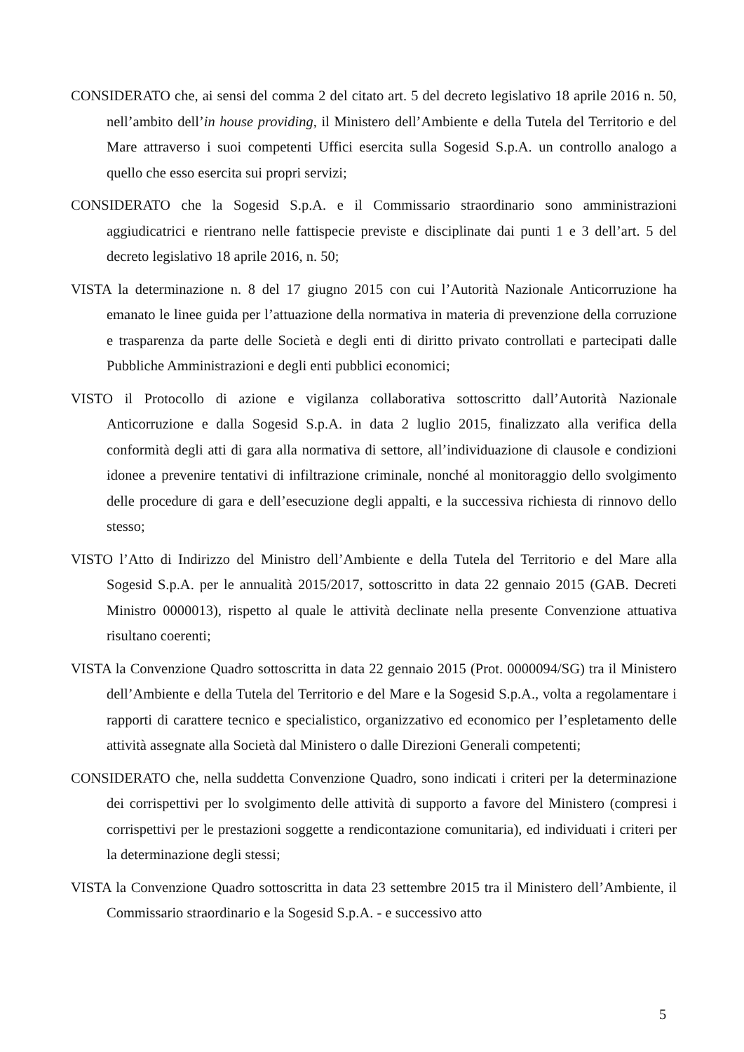CONSIDERATO che, ai sensi del comma 2 del citato art. 5 del decreto legislativo 18 aprile 2016 n. 50, nell’ambito dell’in house providing, il Ministero dell’Ambiente e della Tutela del Territorio e del Mare attraverso i suoi competenti Uffici esercita sulla Sogesid S.p.A. un controllo analogo a quello che esso esercita sui propri servizi;
CONSIDERATO che la Sogesid S.p.A. e il Commissario straordinario sono amministrazioni aggiudicatrici e rientrano nelle fattispecie previste e disciplinate dai punti 1 e 3 dell’art. 5 del decreto legislativo 18 aprile 2016, n. 50;
VISTA la determinazione n. 8 del 17 giugno 2015 con cui l’Autorità Nazionale Anticorruzione ha emanato le linee guida per l’attuazione della normativa in materia di prevenzione della corruzione e trasparenza da parte delle Società e degli enti di diritto privato controllati e partecipati dalle Pubbliche Amministrazioni e degli enti pubblici economici;
VISTO il Protocollo di azione e vigilanza collaborativa sottoscritto dall’Autorità Nazionale Anticorruzione e dalla Sogesid S.p.A. in data 2 luglio 2015, finalizzato alla verifica della conformità degli atti di gara alla normativa di settore, all’individuazione di clausole e condizioni idonee a prevenire tentativi di infiltrazione criminale, nonché al monitoraggio dello svolgimento delle procedure di gara e dell’esecuzione degli appalti, e la successiva richiesta di rinnovo dello stesso;
VISTO l’Atto di Indirizzo del Ministro dell’Ambiente e della Tutela del Territorio e del Mare alla Sogesid S.p.A. per le annualità 2015/2017, sottoscritto in data 22 gennaio 2015 (GAB. Decreti Ministro 0000013), rispetto al quale le attività declinate nella presente Convenzione attuativa risultano coerenti;
VISTA la Convenzione Quadro sottoscritta in data 22 gennaio 2015 (Prot. 0000094/SG) tra il Ministero dell’Ambiente e della Tutela del Territorio e del Mare e la Sogesid S.p.A., volta a regolamentare i rapporti di carattere tecnico e specialistico, organizzativo ed economico per l’espletamento delle attività assegnate alla Società dal Ministero o dalle Direzioni Generali competenti;
CONSIDERATO che, nella suddetta Convenzione Quadro, sono indicati i criteri per la determinazione dei corrispettivi per lo svolgimento delle attività di supporto a favore del Ministero (compresi i corrispettivi per le prestazioni soggette a rendicontazione comunitaria), ed individuati i criteri per la determinazione degli stessi;
VISTA la Convenzione Quadro sottoscritta in data 23 settembre 2015 tra il Ministero dell’Ambiente, il Commissario straordinario e la Sogesid S.p.A. - e successivo atto
5